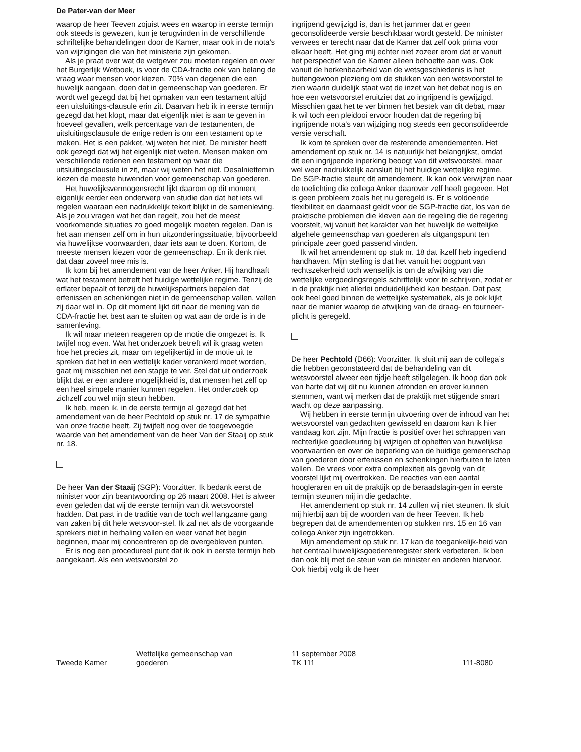De Pater-van der Meer
waarop de heer Teeven zojuist wees en waarop in eerste termijn ook steeds is gewezen, kun je terugvinden in de verschillende schriftelijke behandelingen door de Kamer, maar ook in de nota’s van wijzigingen die van het ministerie zijn gekomen.
Als je praat over wat de wetgever zou moeten regelen en over het Burgerlijk Wetboek, is voor de CDA-fractie ook van belang de vraag waar mensen voor kiezen. 70% van degenen die een huwelijk aangaan, doen dat in gemeenschap van goederen. Er wordt wel gezegd dat bij het opmaken van een testament altijd een uitsluitings-clausule erin zit. Daarvan heb ik in eerste termijn gezegd dat het klopt, maar dat eigenlijk niet is aan te geven in hoeveel gevallen, welk percentage van de testamenten, de uitsluitingsclausule de enige reden is om een testament op te maken. Het is een pakket, wij weten het niet. De minister heeft ook gezegd dat wij het eigenlijk niet weten. Mensen maken om verschillende redenen een testament op waar die uitsluitingsclausule in zit, maar wij weten het niet. Desalniettemin kiezen de meeste huwenden voor gemeenschap van goederen.
Het huwelijksvermogensrecht lijkt daarom op dit moment eigenlijk eerder een onderwerp van studie dan dat het iets wil regelen waaraan een nadrukkelijk tekort blijkt in de samenleving. Als je zou vragen wat het dan regelt, zou het de meest voorkomende situaties zo goed mogelijk moeten regelen. Dan is het aan mensen zelf om in hun uitzonderingssituatie, bijvoorbeeld via huwelijkse voorwaarden, daar iets aan te doen. Kortom, de meeste mensen kiezen voor de gemeenschap. En ik denk niet dat daar zoveel mee mis is.
Ik kom bij het amendement van de heer Anker. Hij handhaaft wat het testament betreft het huidige wettelijke regime. Tenzij de erflater bepaalt of tenzij de huwelijkspartners bepalen dat erfenissen en schenkingen niet in de gemeenschap vallen, vallen zij daar wel in. Op dit moment lijkt dit naar de mening van de CDA-fractie het best aan te sluiten op wat aan de orde is in de samenleving.
Ik wil maar meteen reageren op de motie die omgezet is. Ik twijfel nog even. Wat het onderzoek betreft wil ik graag weten hoe het precies zit, maar om tegelijkertijd in de motie uit te spreken dat het in een wettelijk kader verankerd moet worden, gaat mij misschien net een stapje te ver. Stel dat uit onderzoek blijkt dat er een andere mogelijkheid is, dat mensen het zelf op een heel simpele manier kunnen regelen. Het onderzoek op zichzelf zou wel mijn steun hebben.
Ik heb, meen ik, in de eerste termijn al gezegd dat het amendement van de heer Pechtold op stuk nr. 17 de sympathie van onze fractie heeft. Zij twijfelt nog over de toegevoegde waarde van het amendement van de heer Van der Staaij op stuk nr. 18.
De heer Van der Staaij (SGP): Voorzitter. Ik bedank eerst de minister voor zijn beantwoording op 26 maart 2008. Het is alweer even geleden dat wij de eerste termijn van dit wetsvoorstel hadden. Dat past in de traditie van de toch wel langzame gang van zaken bij dit hele wetsvoor-stel. Ik zal net als de voorgaande sprekers niet in herhaling vallen en weer vanaf het begin beginnen, maar mij concentreren op de overgebleven punten.
Er is nog een procedureel punt dat ik ook in eerste termijn heb aangekaart. Als een wetsvoorstel zo
ingrijpend gewijzigd is, dan is het jammer dat er geen geconsolideerde versie beschikbaar wordt gesteld. De minister verwees er terecht naar dat de Kamer dat zelf ook prima voor elkaar heeft. Het ging mij echter niet zozeer erom dat er vanuit het perspectief van de Kamer alleen behoefte aan was. Ook vanuit de herkenbaarheid van de wetsgeschiedenis is het buitengewoon plezierig om de stukken van een wetsvoorstel te zien waarin duidelijk staat wat de inzet van het debat nog is en hoe een wetsvoorstel eruitziet dat zo ingrijpend is gewijzigd. Misschien gaat het te ver binnen het bestek van dit debat, maar ik wil toch een pleidooi ervoor houden dat de regering bij ingrijpende nota’s van wijziging nog steeds een geconsolideerde versie verschaft.
Ik kom te spreken over de resterende amendementen. Het amendement op stuk nr. 14 is natuurlijk het belangrijkst, omdat dit een ingrijpende inperking beoogt van dit wetsvoorstel, maar wel weer nadrukkelijk aansluit bij het huidige wettelijke regime. De SGP-fractie steunt dit amendement. Ik kan ook verwijzen naar de toelichting die collega Anker daarover zelf heeft gegeven. Het is geen probleem zoals het nu geregeld is. Er is voldoende flexibiliteit en daarnaast geldt voor de SGP-fractie dat, los van de praktische problemen die kleven aan de regeling die de regering voorstelt, wij vanuit het karakter van het huwelijk de wettelijke algehele gemeenschap van goederen als uitgangspunt ten principale zeer goed passend vinden.
Ik wil het amendement op stuk nr. 18 dat ikzelf heb ingediend handhaven. Mijn stelling is dat het vanuit het oogpunt van rechtszekerheid toch wenselijk is om de afwijking van die wettelijke vergoedingsregels schriftelijk voor te schrijven, zodat er in de praktijk niet allerlei onduidelijkheid kan bestaan. Dat past ook heel goed binnen de wettelijke systematiek, als je ook kijkt naar de manier waarop de afwijking van de draag- en fourneer-plicht is geregeld.
De heer Pechtold (D66): Voorzitter. Ik sluit mij aan de collega’s die hebben geconstateerd dat de behandeling van dit wetsvoorstel alweer een tijdje heeft stilgelegen. Ik hoop dan ook van harte dat wij dit nu kunnen afronden en erover kunnen stemmen, want wij merken dat de praktijk met stijgende smart wacht op deze aanpassing.
Wij hebben in eerste termijn uitvoering over de inhoud van het wetsvoorstel van gedachten gewisseld en daarom kan ik hier vandaag kort zijn. Mijn fractie is positief over het schrappen van rechterlijke goedkeuring bij wijzigen of opheffen van huwelijkse voorwaarden en over de beperking van de huidige gemeenschap van goederen door erfenissen en schenkingen hierbuiten te laten vallen. De vrees voor extra complexiteit als gevolg van dit voorstel lijkt mij overtrokken. De reacties van een aantal hoogleraren en uit de praktijk op de beraadslagin-gen in eerste termijn steunen mij in die gedachte.
Het amendement op stuk nr. 14 zullen wij niet steunen. Ik sluit mij hierbij aan bij de woorden van de heer Teeven. Ik heb begrepen dat de amendementen op stukken nrs. 15 en 16 van collega Anker zijn ingetrokken.
Mijn amendement op stuk nr. 17 kan de toegankelijk-heid van het centraal huwelijksgoederenregister sterk verbeteren. Ik ben dan ook blij met de steun van de minister en anderen hiervoor. Ook hierbij volg ik de heer
Tweede Kamer Wettelijke gemeenschap van
goederen
11 september 2008
TK 111
111-8080